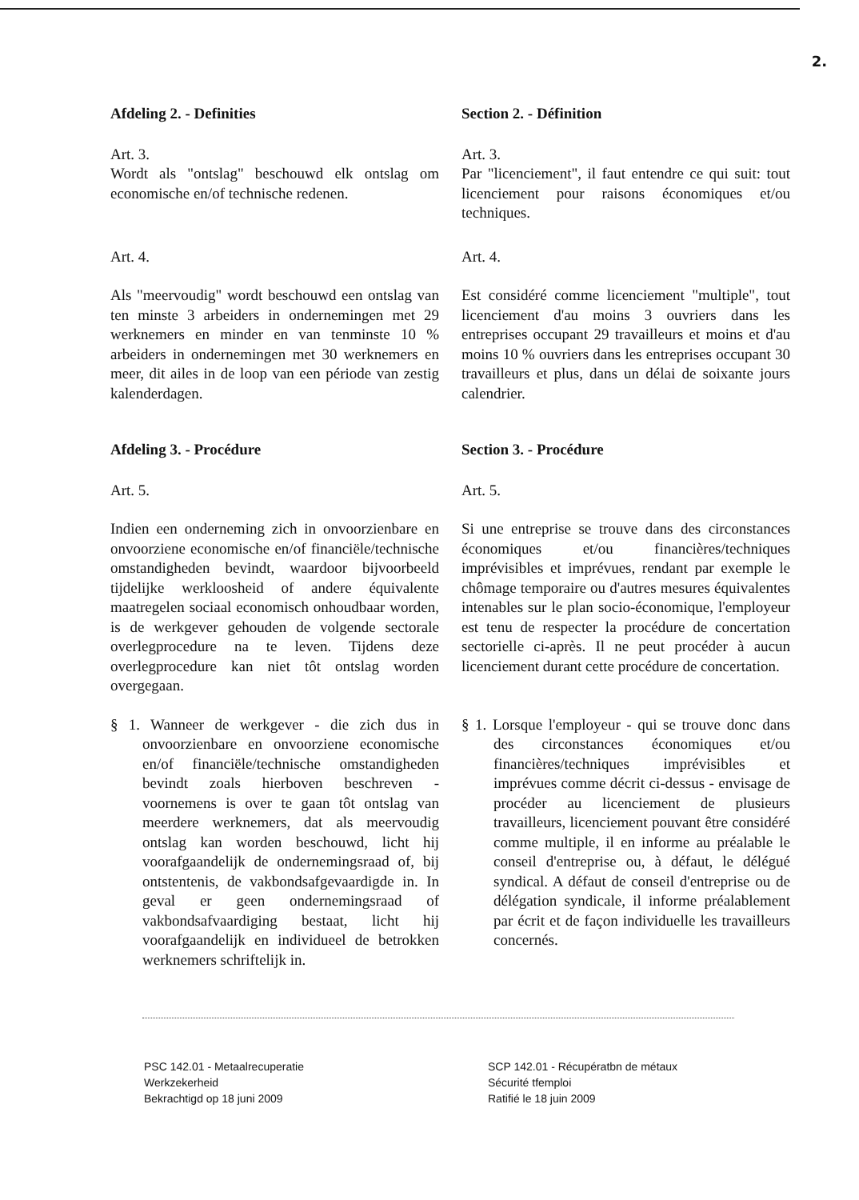2.
Afdeling 2. - Definities Section 2. - Définition
Art. 3.
Wordt als "ontslag" beschouwd elk ontslag om economische en/of technische redenen.
Art. 3.
Par "licenciement", il faut entendre ce qui suit: tout licenciement pour raisons économiques et/ou techniques.
Art. 4. Art. 4.
Als "meervoudig" wordt beschouwd een ontslag van ten minste 3 arbeiders in ondernemingen met 29 werknemers en minder en van tenminste 10 % arbeiders in ondernemingen met 30 werknemers en meer, dit ailes in de loop van een période van zestig kalenderdagen.
Est considéré comme licenciement "multiple", tout licenciement d'au moins 3 ouvriers dans les entreprises occupant 29 travailleurs et moins et d'au moins 10 % ouvriers dans les entreprises occupant 30 travailleurs et plus, dans un délai de soixante jours calendrier.
Afdeling 3. - Procédure Section 3. - Procédure
Art. 5. Art. 5.
Indien een onderneming zich in onvoorzienbare en onvoorziene economische en/of financiële/technische omstandigheden bevindt, waardoor bijvoorbeeld tijdelijke werkloosheid of andere équivalente maatregelen sociaal economisch onhoudbaar worden, is de werkgever gehouden de volgende sectorale overlegprocedure na te leven. Tijdens deze overlegprocedure kan niet tôt ontslag worden overgegaan.
Si une entreprise se trouve dans des circonstances économiques et/ou financières/techniques imprévisibles et imprévues, rendant par exemple le chômage temporaire ou d'autres mesures équivalentes intenables sur le plan socio-économique, l'employeur est tenu de respecter la procédure de concertation sectorielle ci-après. Il ne peut procéder à aucun licenciement durant cette procédure de concertation.
§ 1. Wanneer de werkgever - die zich dus in onvoorzienbare en onvoorziene economische en/of financiële/technische omstandigheden bevindt zoals hierboven beschreven - voornemens is over te gaan tôt ontslag van meerdere werknemers, dat als meervoudig ontslag kan worden beschouwd, licht hij voorafgaandelijk de ondernemingsraad of, bij ontstentenis, de vakbondsafgevaardigde in. In geval er geen ondernemingsraad of vakbondsafvaardiging bestaat, licht hij voorafgaandelijk en individueel de betrokken werknemers schriftelijk in.
§ 1. Lorsque l'employeur - qui se trouve donc dans des circonstances économiques et/ou financières/techniques imprévisibles et imprévues comme décrit ci-dessus - envisage de procéder au licenciement de plusieurs travailleurs, licenciement pouvant être considéré comme multiple, il en informe au préalable le conseil d'entreprise ou, à défaut, le délégué syndical. A défaut de conseil d'entreprise ou de délégation syndicale, il informe préalablement par écrit et de façon individuelle les travailleurs concernés.
PSC 142.01 - Metaalrecuperatie
Werkzekerheid
Bekrachtigd op 18 juni 2009
SCP 142.01 - Récupératbn de métaux
Sécurité tfemploi
Ratifié le 18 juin 2009